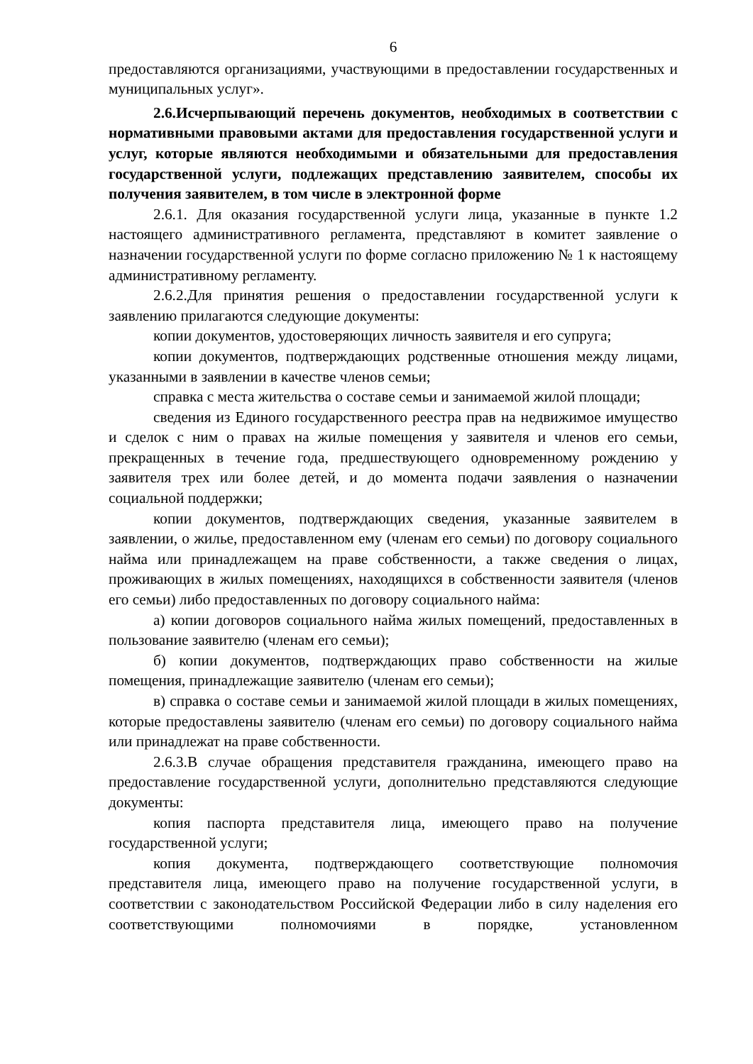6
предоставляются организациями, участвующими в предоставлении государственных и муниципальных услуг».
2.6.Исчерпывающий перечень документов, необходимых в соответствии с нормативными правовыми актами для предоставления государственной услуги и услуг, которые являются необходимыми и обязательными для предоставления государственной услуги, подлежащих представлению заявителем, способы их получения заявителем, в том числе в электронной форме
2.6.1. Для оказания государственной услуги лица, указанные в пункте 1.2 настоящего административного регламента, представляют в комитет заявление о назначении государственной услуги по форме согласно приложению № 1 к настоящему административному регламенту.
2.6.2.Для принятия решения о предоставлении государственной услуги к заявлению прилагаются следующие документы:
копии документов, удостоверяющих личность заявителя и его супруга;
копии документов, подтверждающих родственные отношения между лицами, указанными в заявлении в качестве членов семьи;
справка с места жительства о составе семьи и занимаемой жилой площади;
сведения из Единого государственного реестра прав на недвижимое имущество и сделок с ним о правах на жилые помещения у заявителя и членов его семьи, прекращенных в течение года, предшествующего одновременному рождению у заявителя трех или более детей, и до момента подачи заявления о назначении социальной поддержки;
копии документов, подтверждающих сведения, указанные заявителем в заявлении, о жилье, предоставленном ему (членам его семьи) по договору социального найма или принадлежащем на праве собственности, а также сведения о лицах, проживающих в жилых помещениях, находящихся в собственности заявителя (членов его семьи) либо предоставленных по договору социального найма:
а) копии договоров социального найма жилых помещений, предоставленных в пользование заявителю (членам его семьи);
б) копии документов, подтверждающих право собственности на жилые помещения, принадлежащие заявителю (членам его семьи);
в) справка о составе семьи и занимаемой жилой площади в жилых помещениях, которые предоставлены заявителю (членам его семьи) по договору социального найма или принадлежат на праве собственности.
2.6.3.В случае обращения представителя гражданина, имеющего право на предоставление государственной услуги, дополнительно представляются следующие документы:
копия паспорта представителя лица, имеющего право на получение государственной услуги;
копия документа, подтверждающего соответствующие полномочия представителя лица, имеющего право на получение государственной услуги, в соответствии с законодательством Российской Федерации либо в силу наделения его соответствующими полномочиями в порядке, установленном